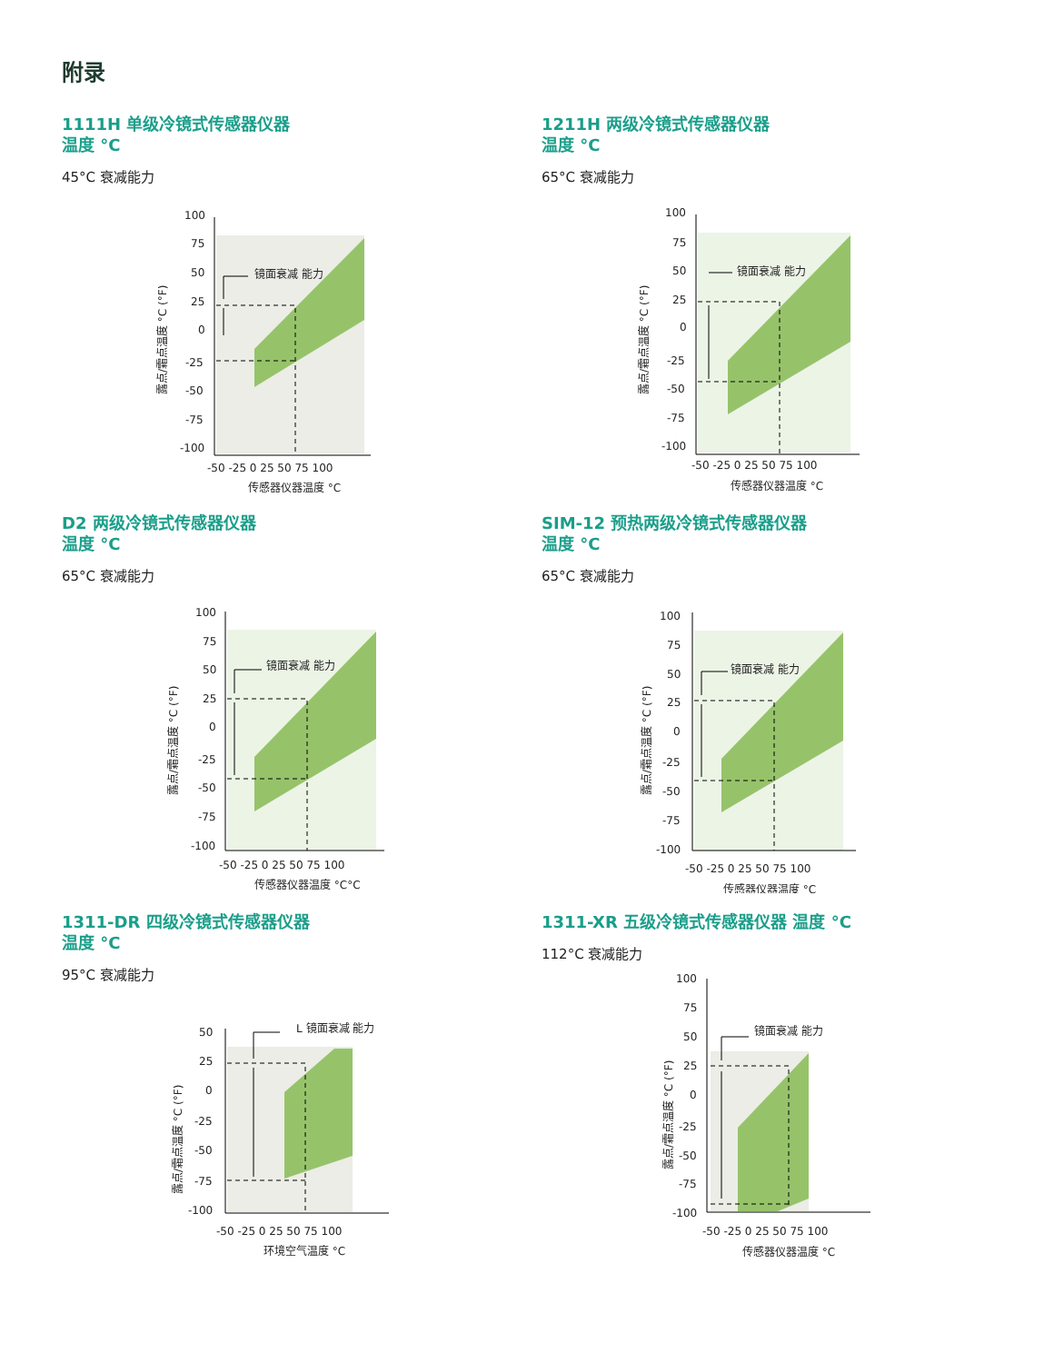附录
1111H 单级冷镜式传感器仪器
温度 °C
45°C 衰减能力
镜面衰减 能力
100
75
50
25
0
-25
-50
-75
-100
-50 -25 0 25 50 75 100
传感器仪器温度 °C
露点/霜点温度 °C (°F)
1211H 两级冷镜式传感器仪器
温度 °C
65°C 衰减能力
镜面衰减 能力
100
75
50
25
0
-25
-50
-75
-100
-50 -25 0 25 50 75 100
传感器仪器温度 °C
露点/霜点温度 °C (°F)
D2 两级冷镜式传感器仪器
温度 °C
65°C 衰减能力
镜面衰减 能力
100
75
50
25
0
-25
-50
-75
-100
-50 -25 0 25 50 75 100
传感器仪器温度 °C°C
露点/霜点温度 °C (°F)
SIM-12 预热两级冷镜式传感器仪器
温度 °C
65°C 衰减能力
镜面衰减 能力
100
75
50
25
0
-25
-50
-75
-100
-50 -25 0 25 50 75 100
传感器仪器温度 °C
露点/霜点温度 °C (°F)
1311-DR 四级冷镜式传感器仪器
温度 °C
95°C 衰减能力
L 镜面衰减 能力
50
25
0
-25
-50
-75
-100
-50 -25 0 25 50 75 100
环境空气温度 °C
露点/霜点温度 °C (°F)
1311-XR 五级冷镜式传感器仪器 温度 °C
112°C 衰减能力
镜面衰减 能力
100
75
50
25
0
-25
-50
-75
-100
-50 -25 0 25 50 75 100
传感器仪器温度 °C
露点/霜点温度 °C (°F)